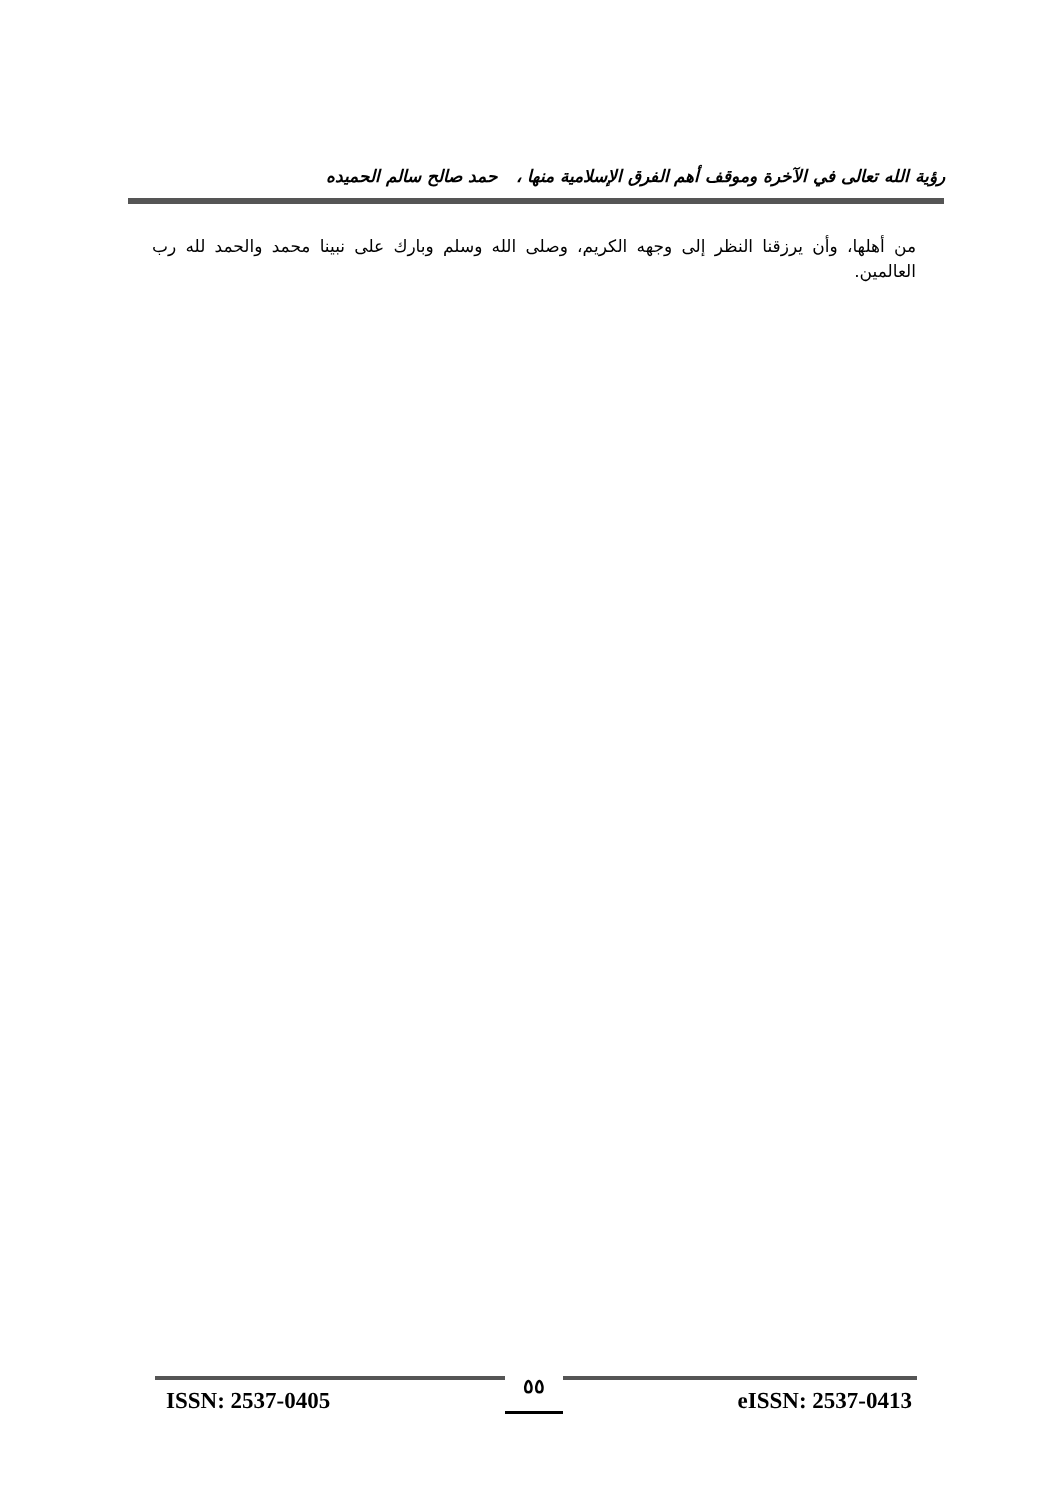رؤية الله تعالى في الآخرة وموقف أهم الفرق الإسلامية منها ، حمد صالح سالم الحميده
من أهلها، وأن يرزقنا النظر إلى وجهه الكريم، وصلى الله وسلم وبارك على نبينا محمد والحمد لله رب العالمين.
ISSN: 2537-0405 ٥٥ eISSN: 2537-0413